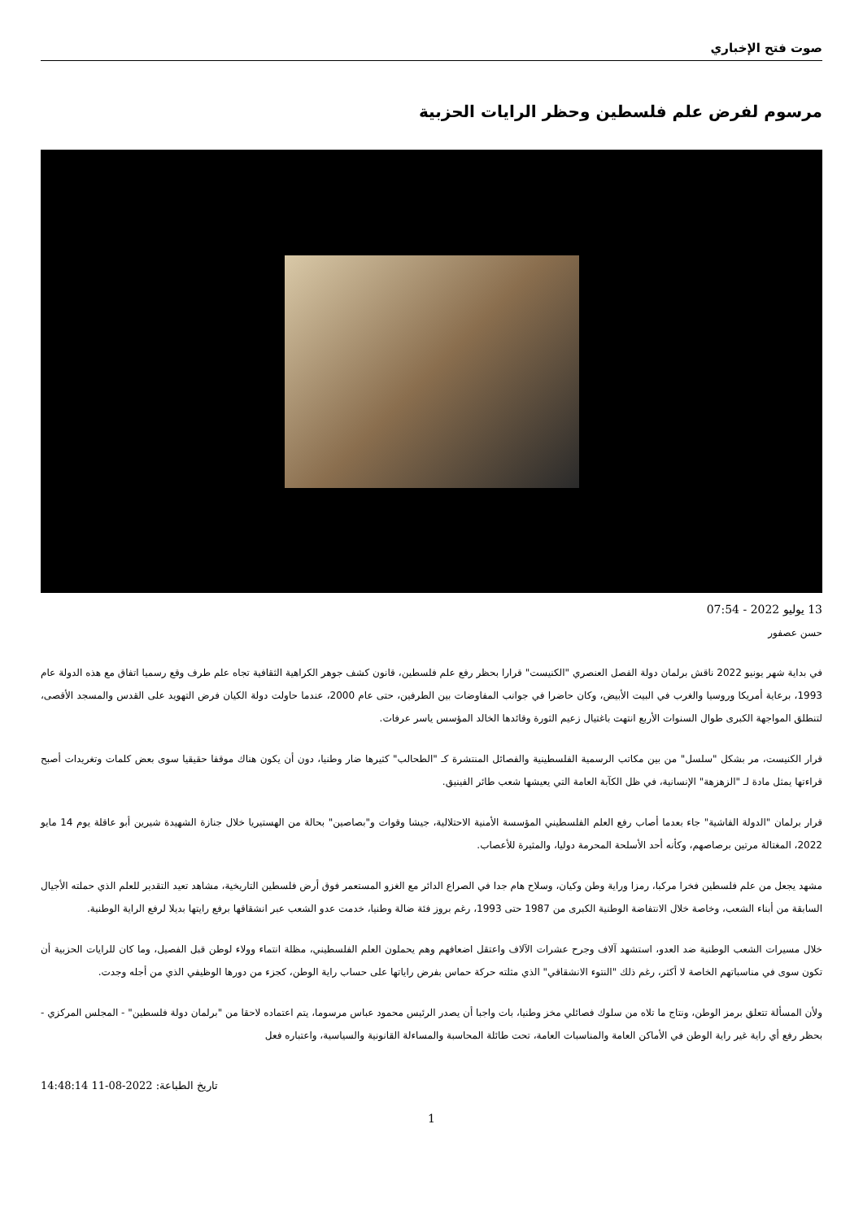صوت فتح الإخباري
مرسوم لفرض علم فلسطين وحظر الرايات الحزبية
13 يوليو 2022 - 07:54
حسن عصفور
في بداية شهر يونيو 2022 ناقش برلمان دولة الفصل العنصري "الكنيست" قرارا بحظر رفع علم فلسطين، قانون كشف جوهر الكراهية الثقافية تجاه علم طرف وقع رسميا اتفاق مع هذه الدولة عام 1993، برعاية أمريكا وروسيا والغرب في البيت الأبيض، وكان حاضرا في جوانب المفاوضات بين الطرفين، حتى عام 2000، عندما حاولت دولة الكيان فرض التهويد على القدس والمسجد الأقصى، لتنطلق المواجهة الكبرى طوال السنوات الأربع انتهت باغتيال زعيم الثورة وقائدها الخالد المؤسس ياسر عرفات.
قرار الكنيست، مر بشكل "سلسل" من بين مكاتب الرسمية الفلسطينية والفصائل المنتشرة كـ "الطحالب" كثيرها ضار وطنيا، دون أن يكون هناك موقفا حقيقيا سوى بعض كلمات وتغريدات أصبح قراءتها يمثل مادة لـ "الزهزهة" الإنسانية، في ظل الكآبة العامة التي يعيشها شعب طائر الفينيق.
قرار برلمان "الدولة الفاشية" جاء بعدما أصاب رفع العلم الفلسطيني المؤسسة الأمنية الاحتلالية، جيشا وقوات و"بصاصين" بحالة من الهستيريا خلال جنازة الشهيدة شيرين أبو عاقلة يوم 14 مايو 2022، المغتالة مرتين برصاصهم، وكأنه أحد الأسلحة المحرمة دوليا، والمثيرة للأعصاب.
مشهد يجعل من علم فلسطين فخرا مركبا، رمزا وراية وطن وكيان، وسلاح هام جدا في الصراع الدائر مع الغزو المستعمر فوق أرض فلسطين التاريخية، مشاهد تعيد التقدير للعلم الذي حملته الأجيال السابقة من أبناء الشعب، وخاصة خلال الانتفاضة الوطنية الكبرى من 1987 حتى 1993، رغم بروز فئة ضالة وطنيا، خدمت عدو الشعب عبر انشقاقها برفع رايتها بديلا لرفع الراية الوطنية.
خلال مسيرات الشعب الوطنية ضد العدو، استشهد آلاف وجرح عشرات الآلاف واعتقل اضعافهم وهم يحملون العلم الفلسطيني، مظلة انتماء وولاء لوطن قبل الفصيل، وما كان للرايات الحزبية أن تكون سوى في مناسباتهم الخاصة لا أكثر، رغم ذلك "النتوء الانشقاقي" الذي مثلته حركة حماس بفرض راياتها على حساب راية الوطن، كجزء من دورها الوظيفي الذي من أجله وجدت.
ولأن المسألة تتعلق برمز الوطن، ونتاج ما تلاه من سلوك فصائلي مخز وطنيا، بات واجبا أن يصدر الرئيس محمود عباس مرسوما، يتم اعتماده لاحقا من "برلمان دولة فلسطين" - المجلس المركزي - بحظر رفع أي راية غير راية الوطن في الأماكن العامة والمناسبات العامة، تحت طائلة المحاسبة والمساءلة القانونية والسياسية، واعتباره فعل
تاريخ الطباعة: 2022-08-11 14:48:14
1